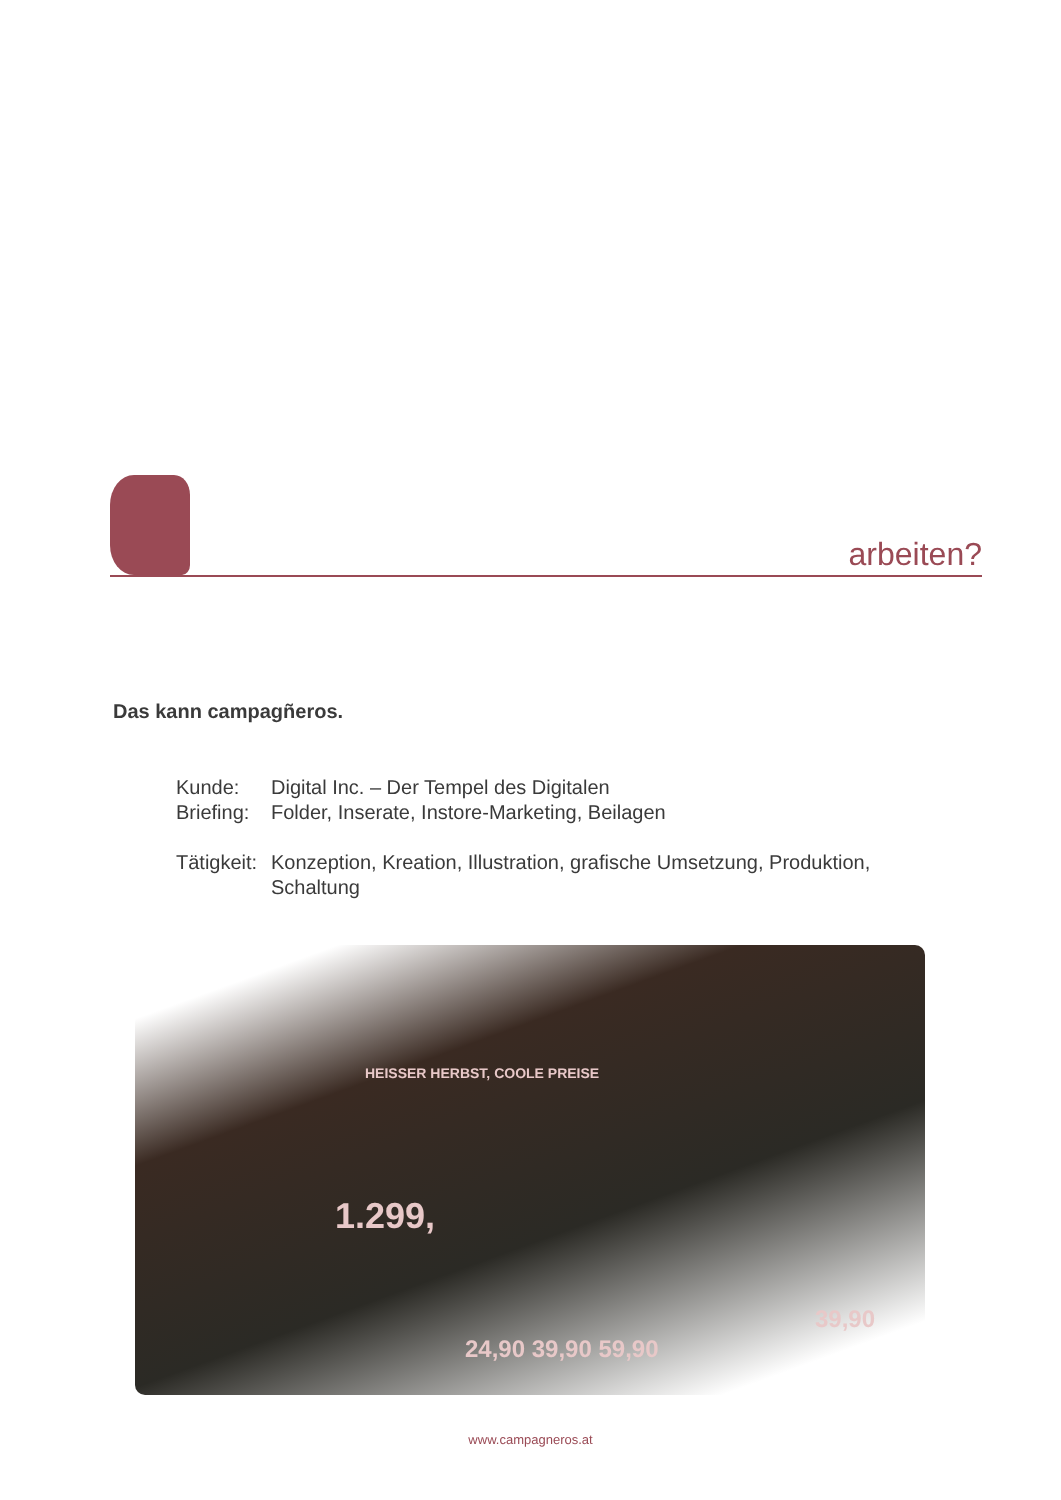arbeiten?
Das kann campagñeros.
Kunde: Digital Inc. – Der Tempel des Digitalen
Briefing:
Folder, Inserate, Instore-Marketing, Beilagen
Tätigkeit:
Konzeption, Kreation, Illustration, grafische Umsetzung, Produktion, Schaltung
HEISSER HERBST, COOLE PREISE
1.299,
24,90 39,90 59,90
39,90
www.campagneros.at